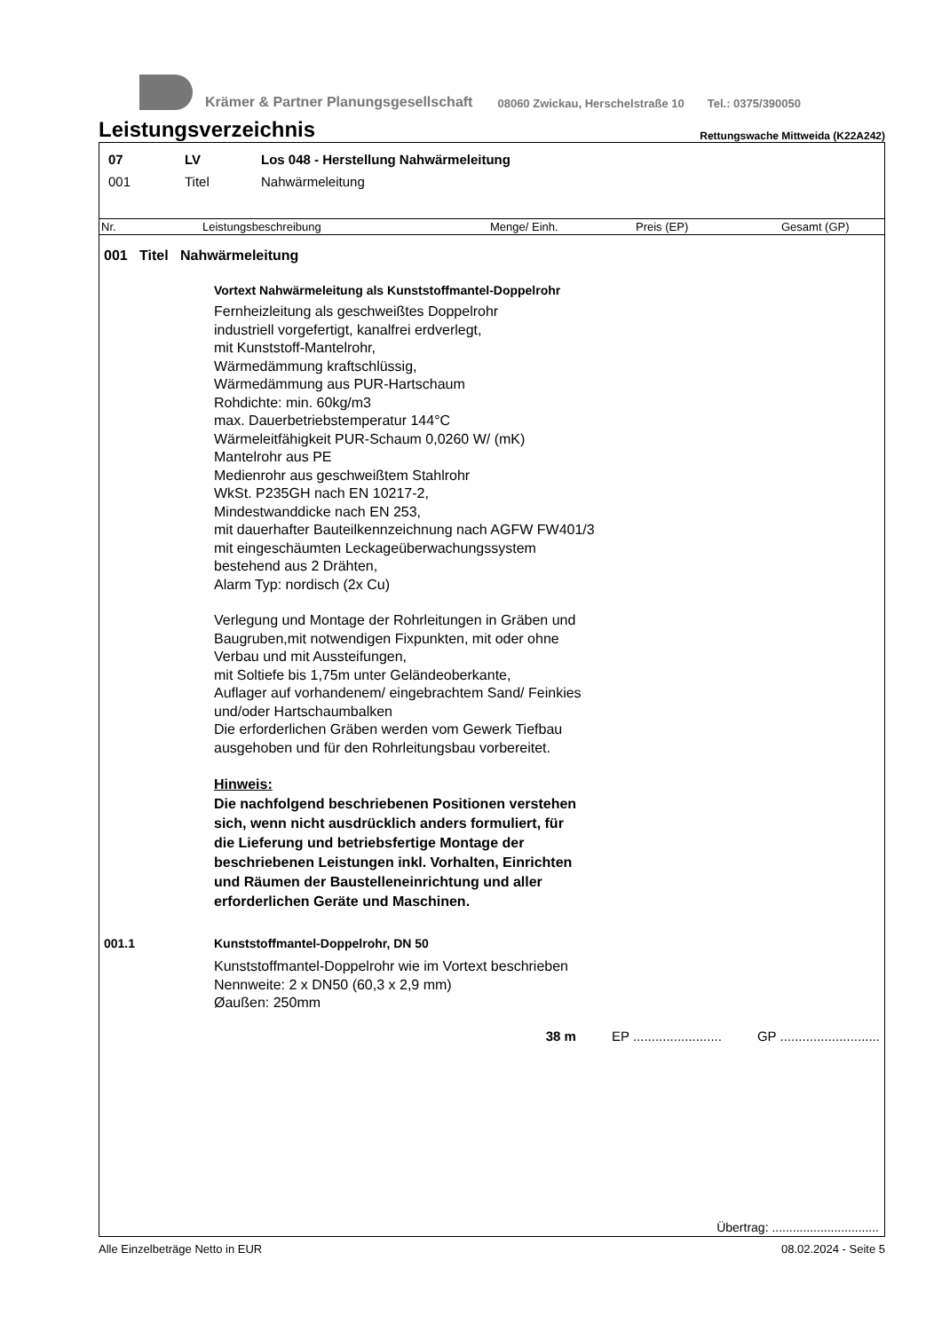Krämer & Partner Planungsgesellschaft 08060 Zwickau, Herschelstraße 10 Tel.: 0375/390050
Leistungsverzeichnis
Rettungswache Mittweida (K22A242)
07 LV Los 048 - Herstellung Nahwärmeleitung
001 Titel Nahwärmeleitung
| Nr. | Leistungsbeschreibung | Menge/ Einh. | Preis (EP) | Gesamt (GP) |
| --- | --- | --- | --- | --- |
001 Titel Nahwärmeleitung
Vortext Nahwärmeleitung als Kunststoffmantel-Doppelrohr
Fernheizleitung als geschweißtes Doppelrohr
industriell vorgefertigt, kanalfrei erdverlegt,
mit Kunststoff-Mantelrohr,
Wärmedämmung kraftschlüssig,
Wärmedämmung aus PUR-Hartschaum
Rohdichte: min. 60kg/m3
max. Dauerbetriebstemperatur 144°C
Wärmeleitfähigkeit PUR-Schaum 0,0260 W/ (mK)
Mantelrohr aus PE
Medienrohr aus geschweißtem Stahlrohr
WkSt. P235GH nach EN 10217-2,
Mindestwanddicke nach EN 253,
mit dauerhafter Bauteilkennzeichnung nach AGFW FW401/3
mit eingeschäumten Leckageüberwachungssystem
bestehend aus 2 Drähten,
Alarm Typ: nordisch (2x Cu)
Verlegung und Montage der Rohrleitungen in Gräben und
Baugruben,mit notwendigen Fixpunkten, mit oder ohne
Verbau und mit Aussteifungen,
mit Soltiefe bis 1,75m unter Geländeoberkante,
Auflager auf vorhandenem/ eingebrachtem Sand/ Feinkies
und/oder Hartschaumbalken
Die erforderlichen Gräben werden vom Gewerk Tiefbau
ausgehoben und für den Rohrleitungsbau vorbereitet.
Hinweis:
Die nachfolgend beschriebenen Positionen verstehen
sich, wenn nicht ausdrücklich anders formuliert, für
die Lieferung und betriebsfertige Montage der
beschriebenen Leistungen inkl. Vorhalten, Einrichten
und Räumen der Baustelleneinrichtung und aller
erforderlichen Geräte und Maschinen.
001.1 Kunststoffmantel-Doppelrohr, DN 50
Kunststoffmantel-Doppelrohr wie im Vortext beschrieben
Nennweite: 2 x DN50 (60,3 x 2,9 mm)
Øaußen: 250mm
38 m EP ........................ GP ...........................
Übertrag: ...............................
Alle Einzelbeträge Netto in EUR 08.02.2024 - Seite 5